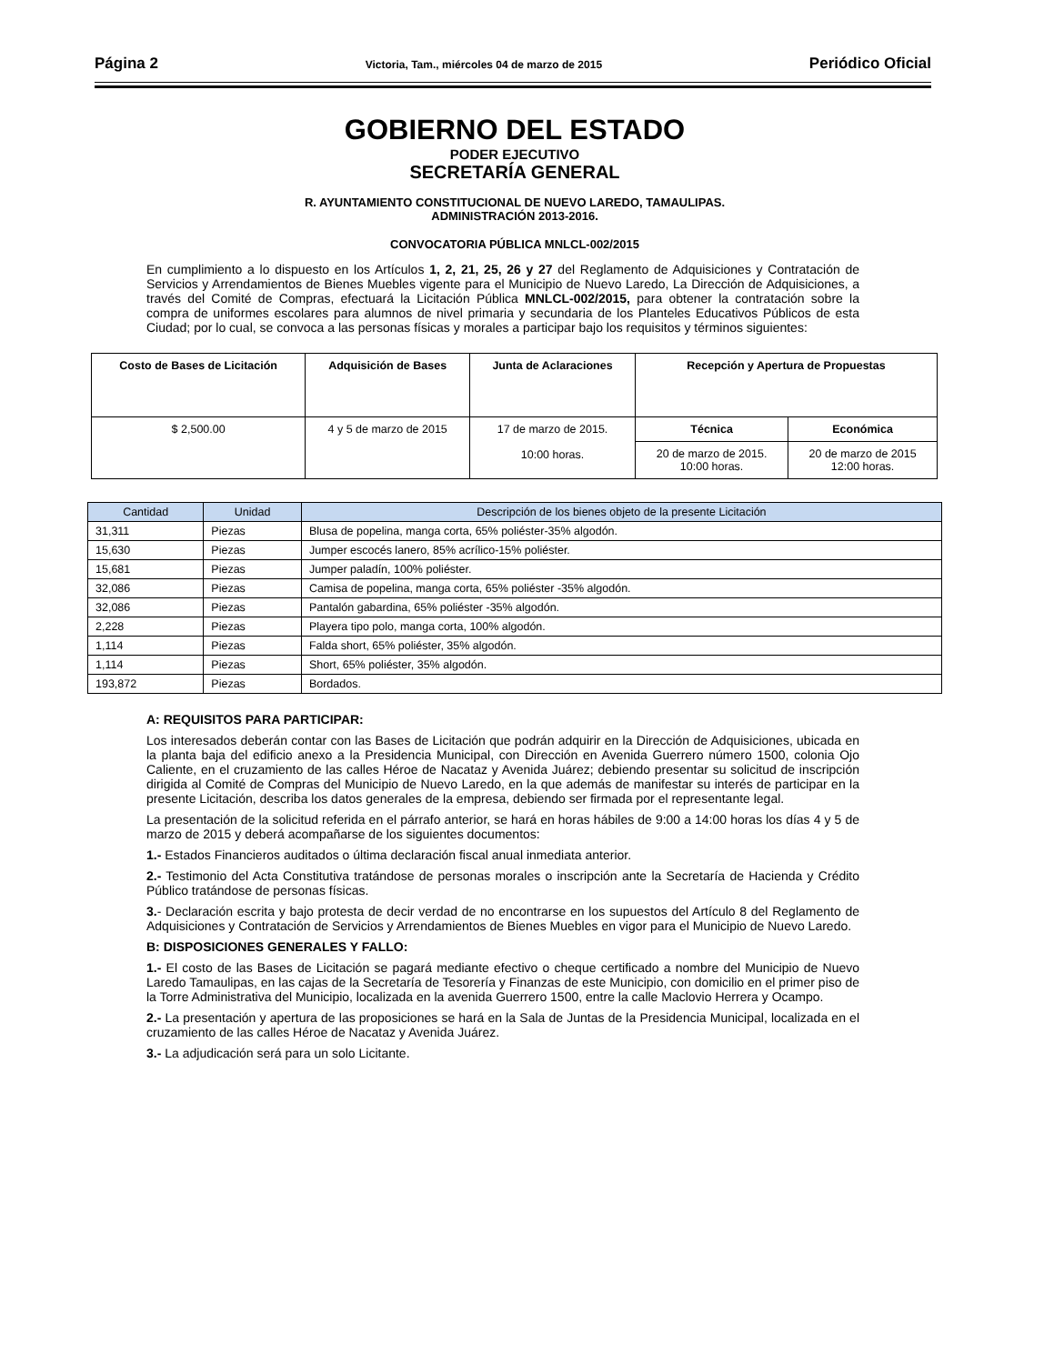Página 2 Victoria, Tam., miércoles 04 de marzo de 2015 Periódico Oficial
GOBIERNO DEL ESTADO
PODER EJECUTIVO
SECRETARÍA GENERAL
R. AYUNTAMIENTO CONSTITUCIONAL DE NUEVO LAREDO, TAMAULIPAS.
ADMINISTRACIÓN 2013-2016.
CONVOCATORIA PÚBLICA MNLCL-002/2015
En cumplimiento a lo dispuesto en los Artículos 1, 2, 21, 25, 26 y 27 del Reglamento de Adquisiciones y Contratación de Servicios y Arrendamientos de Bienes Muebles vigente para el Municipio de Nuevo Laredo, La Dirección de Adquisiciones, a través del Comité de Compras, efectuará la Licitación Pública MNLCL-002/2015, para obtener la contratación sobre la compra de uniformes escolares para alumnos de nivel primaria y secundaria de los Planteles Educativos Públicos de esta Ciudad; por lo cual, se convoca a las personas físicas y morales a participar bajo los requisitos y términos siguientes:
| Costo de Bases de Licitación | Adquisición de Bases | Junta de Aclaraciones | Recepción y Apertura de Propuestas | |
| --- | --- | --- | --- | --- |
| $ 2,500.00 | 4 y 5 de marzo de 2015 | 17 de marzo de 2015. 10:00 horas. | Técnica | Económica |
| | | | 20 de marzo de 2015. 10:00 horas. | 20 de marzo de 2015 12:00 horas. |
| Cantidad | Unidad | Descripción de los bienes objeto de la presente Licitación |
| --- | --- | --- |
| 31,311 | Piezas | Blusa de popelina, manga corta, 65% poliéster-35% algodón. |
| 15,630 | Piezas | Jumper escocés lanero, 85% acrílico-15% poliéster. |
| 15,681 | Piezas | Jumper paladín, 100% poliéster. |
| 32,086 | Piezas | Camisa de popelina, manga corta, 65% poliéster -35% algodón. |
| 32,086 | Piezas | Pantalón gabardina, 65% poliéster -35% algodón. |
| 2,228 | Piezas | Playera tipo polo, manga corta, 100% algodón. |
| 1,114 | Piezas | Falda short, 65% poliéster, 35% algodón. |
| 1,114 | Piezas | Short, 65% poliéster, 35% algodón. |
| 193,872 | Piezas | Bordados. |
A: REQUISITOS PARA PARTICIPAR:
Los interesados deberán contar con las Bases de Licitación que podrán adquirir en la Dirección de Adquisiciones, ubicada en la planta baja del edificio anexo a la Presidencia Municipal, con Dirección en Avenida Guerrero número 1500, colonia Ojo Caliente, en el cruzamiento de las calles Héroe de Nacataz y Avenida Juárez; debiendo presentar su solicitud de inscripción dirigida al Comité de Compras del Municipio de Nuevo Laredo, en la que además de manifestar su interés de participar en la presente Licitación, describa los datos generales de la empresa, debiendo ser firmada por el representante legal.
La presentación de la solicitud referida en el párrafo anterior, se hará en horas hábiles de 9:00 a 14:00 horas los días 4 y 5 de marzo de 2015 y deberá acompañarse de los siguientes documentos:
1.- Estados Financieros auditados o última declaración fiscal anual inmediata anterior.
2.- Testimonio del Acta Constitutiva tratándose de personas morales o inscripción ante la Secretaría de Hacienda y Crédito Público tratándose de personas físicas.
3.- Declaración escrita y bajo protesta de decir verdad de no encontrarse en los supuestos del Artículo 8 del Reglamento de Adquisiciones y Contratación de Servicios y Arrendamientos de Bienes Muebles en vigor para el Municipio de Nuevo Laredo.
B: DISPOSICIONES GENERALES Y FALLO:
1.- El costo de las Bases de Licitación se pagará mediante efectivo o cheque certificado a nombre del Municipio de Nuevo Laredo Tamaulipas, en las cajas de la Secretaría de Tesorería y Finanzas de este Municipio, con domicilio en el primer piso de la Torre Administrativa del Municipio, localizada en la avenida Guerrero 1500, entre la calle Maclovio Herrera y Ocampo.
2.- La presentación y apertura de las proposiciones se hará en la Sala de Juntas de la Presidencia Municipal, localizada en el cruzamiento de las calles Héroe de Nacataz y Avenida Juárez.
3.- La adjudicación será para un solo Licitante.